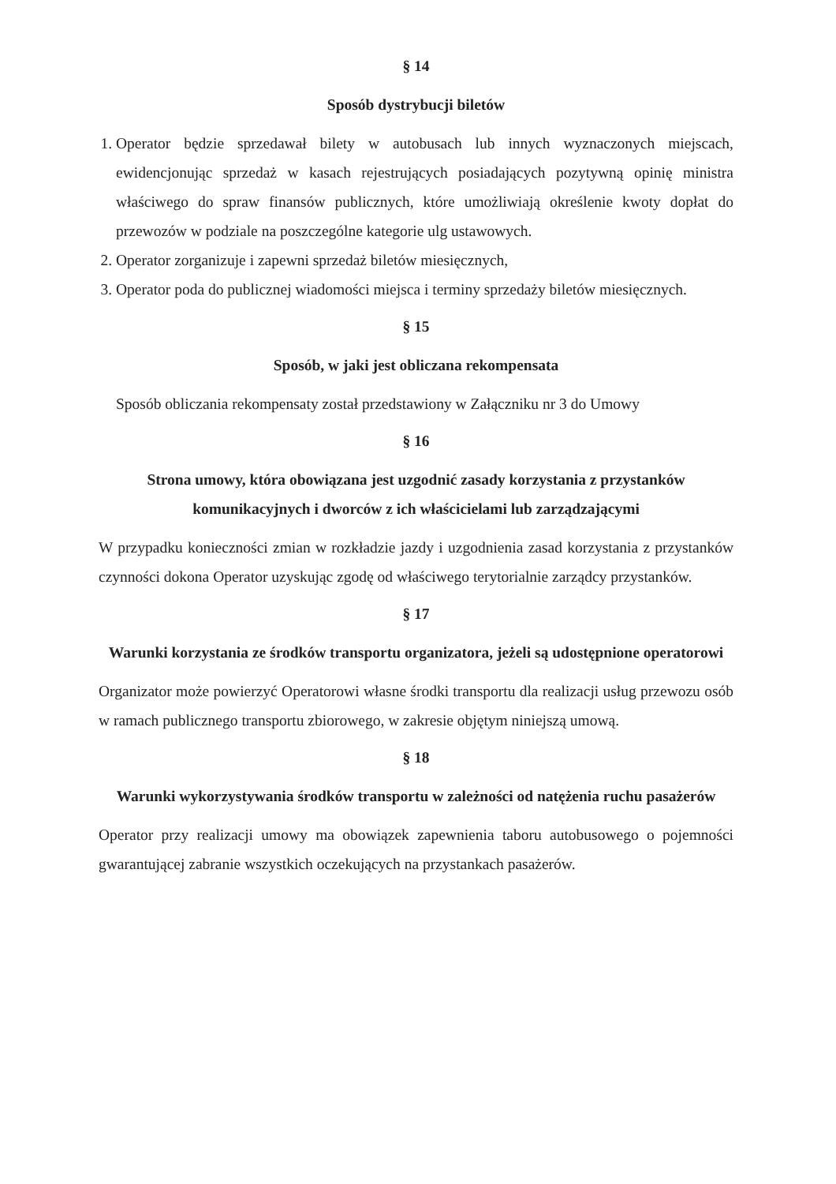§ 14
Sposób dystrybucji biletów
1. Operator będzie sprzedawał bilety w autobusach lub innych wyznaczonych miejscach, ewidencjonując sprzedaż w kasach rejestrujących posiadających pozytywną opinię ministra właściwego do spraw finansów publicznych, które umożliwiają określenie kwoty dopłat do przewozów w podziale na poszczególne kategorie ulg ustawowych.
2. Operator zorganizuje i zapewni sprzedaż biletów miesięcznych,
3. Operator poda do publicznej wiadomości miejsca i terminy sprzedaży biletów miesięcznych.
§ 15
Sposób, w jaki jest obliczana rekompensata
Sposób obliczania rekompensaty został przedstawiony w Załączniku nr 3 do Umowy
§ 16
Strona umowy, która obowiązana jest uzgodnić zasady korzystania z przystanków komunikacyjnych i dworców z ich właścicielami lub zarządzającymi
W przypadku konieczności zmian w rozkładzie jazdy i uzgodnienia zasad korzystania z przystanków czynności dokona Operator uzyskując zgodę od właściwego terytorialnie zarządcy przystanków.
§ 17
Warunki korzystania ze środków transportu organizatora, jeżeli są udostępnione operatorowi
Organizator może powierzyć Operatorowi własne środki transportu dla realizacji usług przewozu osób w ramach publicznego transportu zbiorowego, w zakresie objętym niniejszą umową.
§ 18
Warunki wykorzystywania środków transportu w zależności od natężenia ruchu pasażerów
Operator przy realizacji umowy ma obowiązek zapewnienia taboru autobusowego o pojemności gwarantującej zabranie wszystkich oczekujących na przystankach pasażerów.